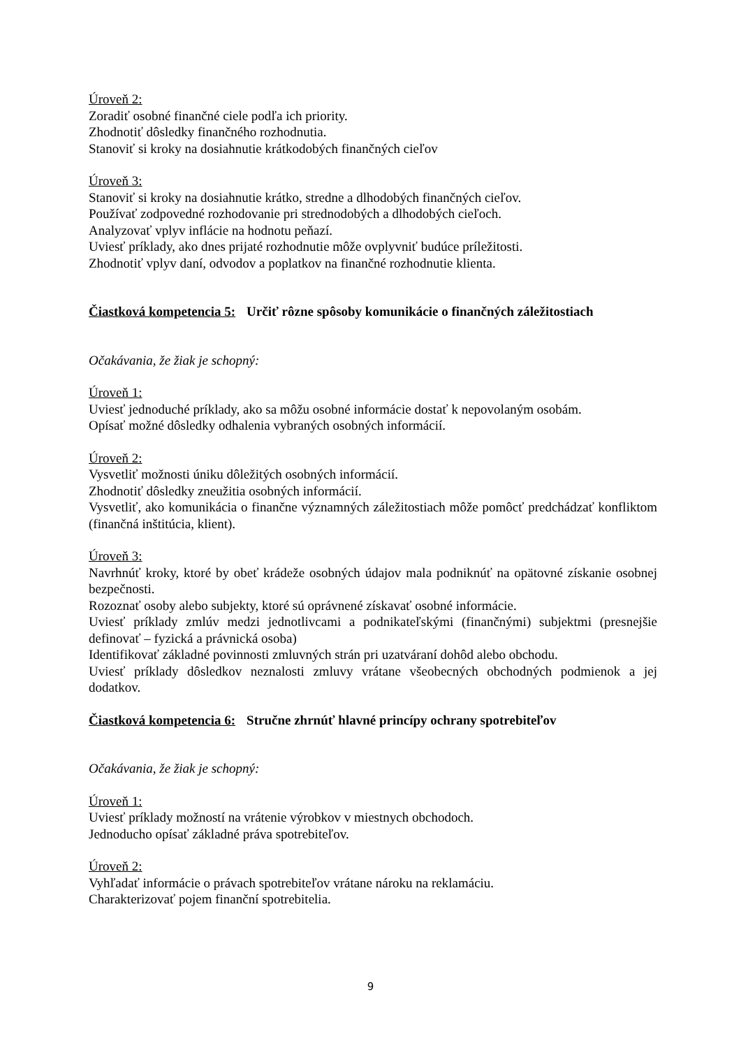Úroveň 2:
Zoradiť osobné finančné ciele podľa ich priority.
Zhodnotiť dôsledky finančného rozhodnutia.
Stanoviť si kroky na dosiahnutie krátkodobých finančných cieľov
Úroveň 3:
Stanoviť si kroky na dosiahnutie krátko, stredne a dlhodobých finančných cieľov.
Používať zodpovedné rozhodovanie pri strednodobých a dlhodobých cieľoch.
Analyzovať vplyv inflácie na hodnotu peňazí.
Uviesť príklady, ako dnes prijaté rozhodnutie môže ovplyvniť budúce príležitosti.
Zhodnotiť vplyv daní, odvodov a poplatkov na finančné rozhodnutie klienta.
Čiastková kompetencia 5: Určiť rôzne spôsoby komunikácie o finančných záležitostiach
Očakávania, že žiak je schopný:
Úroveň 1:
Uviesť jednoduché príklady, ako sa môžu osobné informácie dostať k nepovolaným osobám.
Opísať možné dôsledky odhalenia vybraných osobných informácií.
Úroveň 2:
Vysvetliť možnosti úniku dôležitých osobných informácií.
Zhodnotiť dôsledky zneužitia osobných informácií.
Vysvetliť, ako komunikácia o finančne významných záležitostiach môže pomôcť predchádzať konfliktom (finančná inštitúcia, klient).
Úroveň 3:
Navrhnúť kroky, ktoré by obeť krádeže osobných údajov mala podniknúť na opätovné získanie osobnej bezpečnosti.
Rozoznať osoby alebo subjekty, ktoré sú oprávnené získavať osobné informácie.
Uviesť príklady zmlúv medzi jednotlivcami a podnikateľskými (finančnými) subjektmi (presnejšie definovať – fyzická a právnická osoba)
Identifikovať základné povinnosti zmluvných strán pri uzatváraní dohôd alebo obchodu.
Uviesť príklady dôsledkov neznalosti zmluvy vrátane všeobecných obchodných podmienok a jej dodatkov.
Čiastková kompetencia 6: Stručne zhrnúť hlavné princípy ochrany spotrebiteľov
Očakávania, že žiak je schopný:
Úroveň 1:
Uviesť príklady možností na vrátenie výrobkov v miestnych obchodoch.
Jednoducho opísať základné práva spotrebiteľov.
Úroveň 2:
Vyhľadať informácie o právach spotrebiteľov vrátane nároku na reklamáciu.
Charakterizovať pojem finanční spotrebitelia.
9